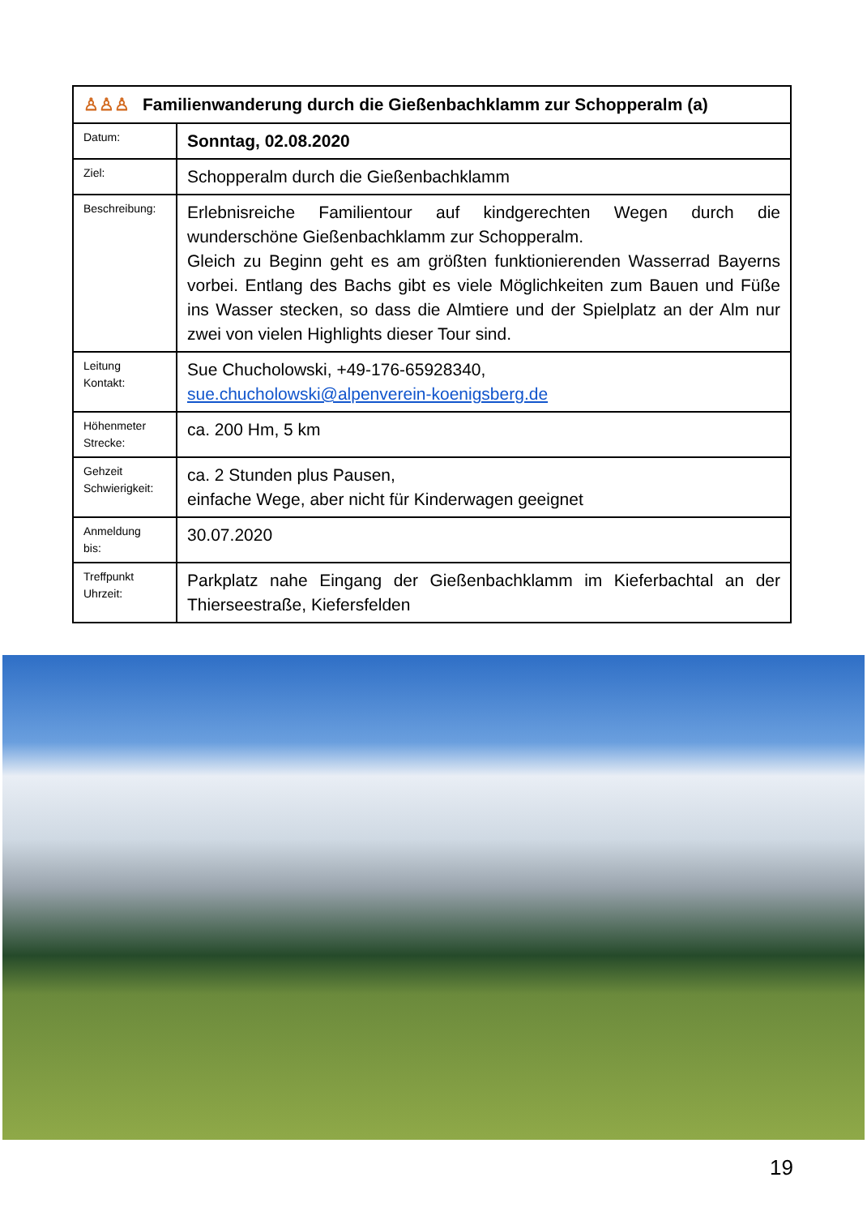| ♙♙♙ Familienwanderung durch die Gießenbachklamm zur Schopperalm (a) | |
| --- | --- |
| Datum: | Sonntag, 02.08.2020 |
| Ziel: | Schopperalm durch die Gießenbachklamm |
| Beschreibung: | Erlebnisreiche Familientour auf kindgerechten Wegen durch die wunderschöne Gießenbachklamm zur Schopperalm. Gleich zu Beginn geht es am größten funktionierenden Wasserrad Bayerns vorbei. Entlang des Bachs gibt es viele Möglichkeiten zum Bauen und Füße ins Wasser stecken, so dass die Almtiere und der Spielplatz an der Alm nur zwei von vielen Highlights dieser Tour sind. |
| Leitung Kontakt: | Sue Chucholowski, +49-176-65928340, sue.chucholowski@alpenverein-koenigsberg.de |
| Höhenmeter Strecke: | ca. 200 Hm, 5 km |
| Gehzeit Schwierigkeit: | ca. 2 Stunden plus Pausen, einfache Wege, aber nicht für Kinderwagen geeignet |
| Anmeldung bis: | 30.07.2020 |
| Treffpunkt Uhrzeit: | Parkplatz nahe Eingang der Gießenbachklamm im Kieferbachtal an der Thierseestraße, Kiefersfelden |
19